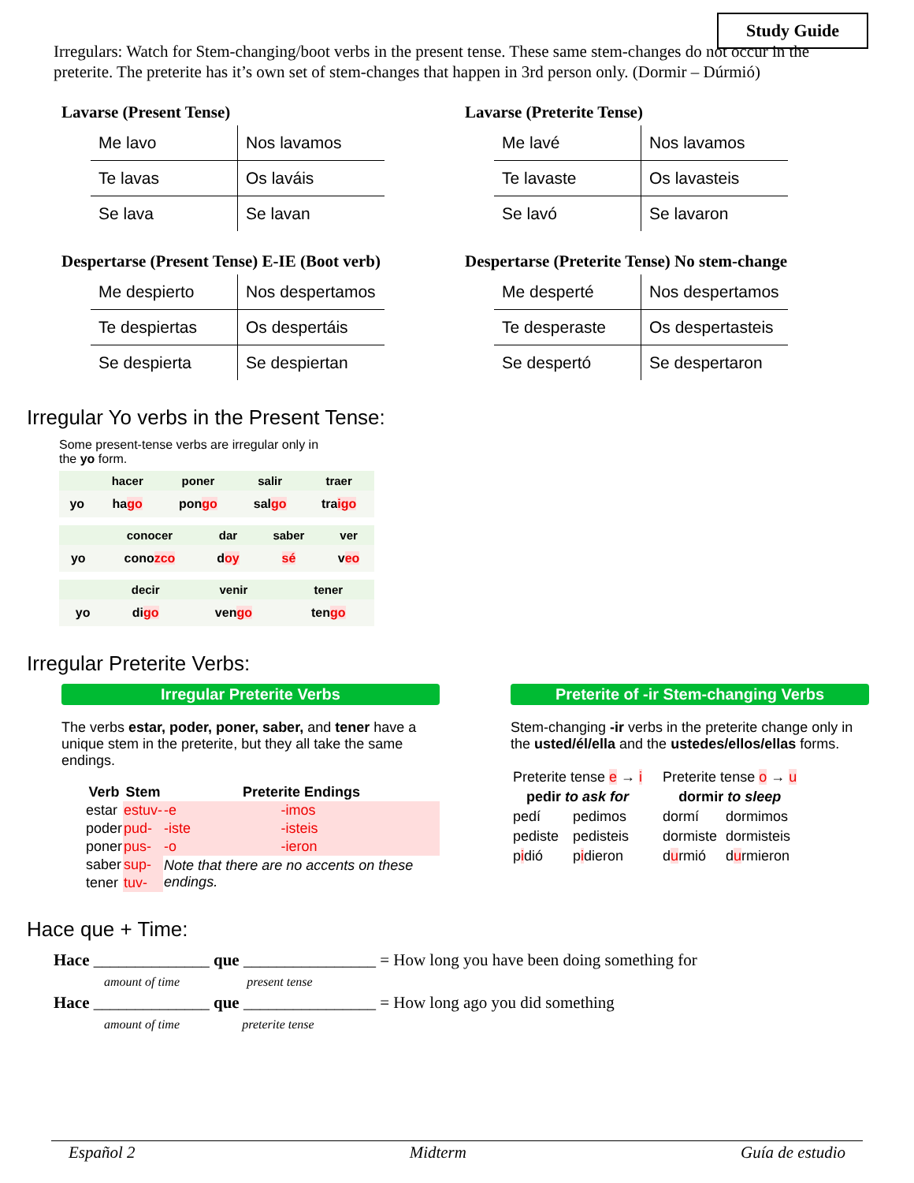Study Guide
Irregulars: Watch for Stem-changing/boot verbs in the present tense. These same stem-changes do not occur in the preterite. The preterite has it’s own set of stem-changes that happen in 3rd person only. (Dormir – Dúrmió)
Lavarse (Present Tense)
| Me lavo | Nos lavamos |
| Te lavas | Os laváis |
| Se lava | Se lavan |
Lavarse (Preterite Tense)
| Me lavé | Nos lavamos |
| Te lavaste | Os lavasteis |
| Se lavó | Se lavaron |
Despertarse (Present Tense) E-IE (Boot verb)
| Me despierto | Nos despertamos |
| Te despiertas | Os despertáis |
| Se despierta | Se despiertan |
Despertarse (Preterite Tense) No stem-change
| Me desperté | Nos despertamos |
| Te desperaste | Os despertasteis |
| Se despertó | Se despertaron |
Irregular Yo verbs in the Present Tense:
Some present-tense verbs are irregular only in
the yo form.
| | hacer | poner | salir | traer |
| --- | --- | --- | --- | --- |
| yo | ha go | pon go | sal go | tra igo |
| | conocer | dar | saber | ver |
| --- | --- | --- | --- | --- |
| yo | cono zco | d oy | sé | v eo |
| | decir | venir | tener |
| --- | --- | --- | --- |
| yo | di go | ven go | ten go |
Irregular Preterite Verbs:
Irregular Preterite Verbs
The verbs estar, poder, poner, saber, and tener have a unique stem in the preterite, but they all take the same endings.
| Verb | Stem | Preterite Endings | |
| --- | --- | --- | --- |
| estar | estuv- | -e | -imos |
| poder | pud- | -iste | -isteis |
| poner | pus- | -o | -ieron |
| saber | sup- | Note that there are no accents on these endings. | |
| tener | tuv- | | |
Preterite of -ir Stem-changing Verbs
Stem-changing -ir verbs in the preterite change only in the usted/él/ella and the ustedes/ellos/ellas forms.
| Preterite tense e → i | |
| pedir to ask for | |
| pedí | pedimos |
| pediste | pedisteis |
| p i dió | p i dieron |
| Preterite tense o → u | |
| dormir to sleep | |
| dormí | dormimos |
| dormiste | dormisteis |
| d u rmió | d u rmieron |
Hace que + Time:
Hace ______________ que ________________ = How long you have been doing something for
amount of time present tense
Hace ______________ que ________________ = How long ago you did something
amount of time preterite tense
Español 2 Midterm Guía de estudio